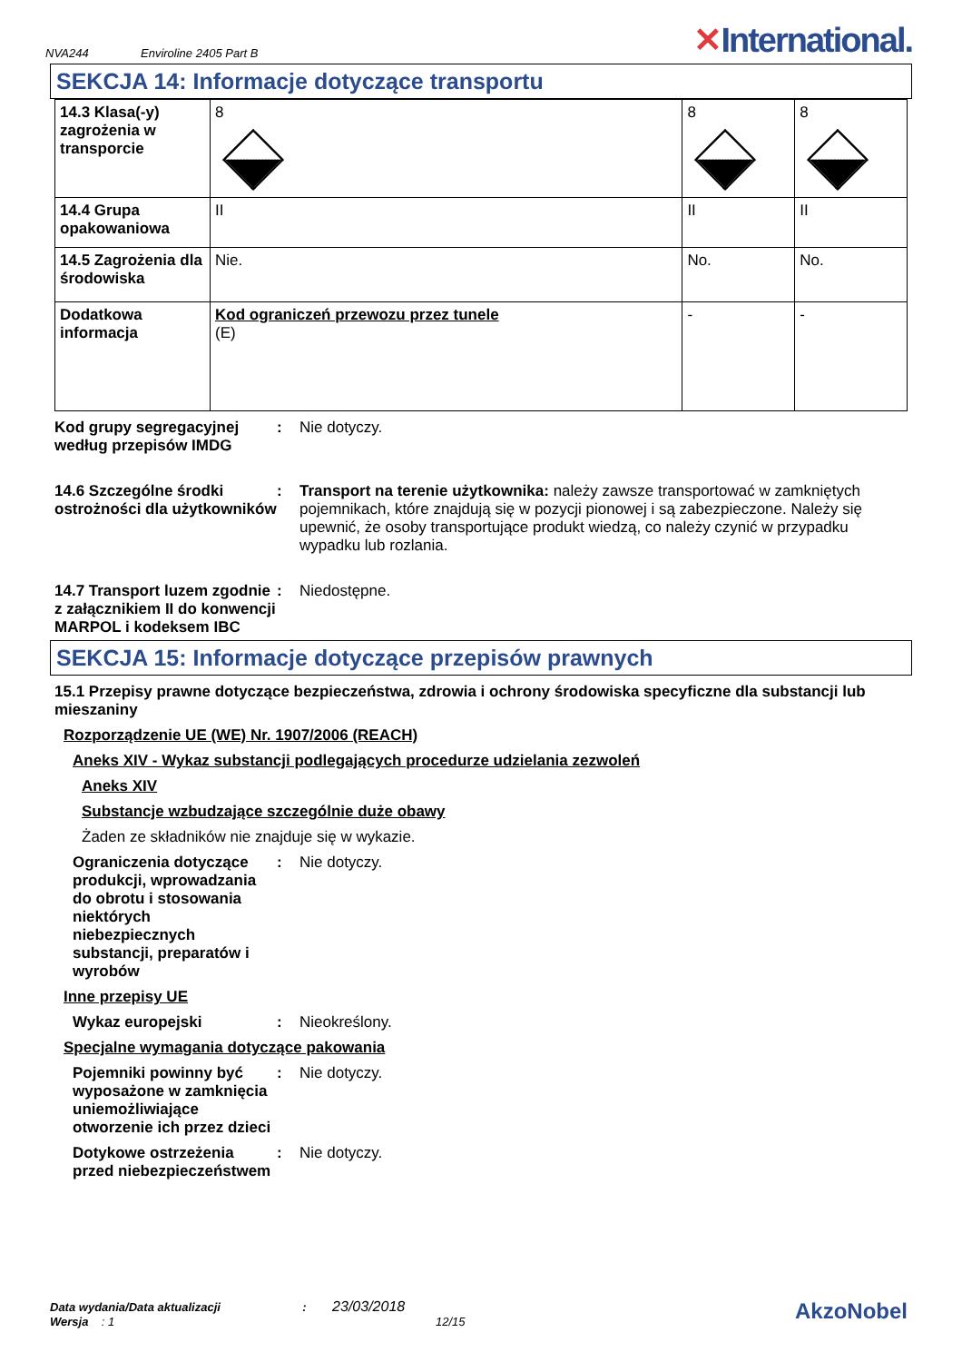NVA244
Enviroline 2405 Part B
✕International.
SEKCJA 14: Informacje dotyczące transportu
| 14.3 Klasa(-y) zagrożenia w transporcie | 8 | 8 | 8 |
| 14.4 Grupa opakowaniowa | II | II | II |
| 14.5 Zagrożenia dla środowiska | Nie. | No. | No. |
| Dodatkowa informacja | Kod ograniczeń przewozu przez tunele (E) | - | - |
Kod grupy segregacyjnej według przepisów IMDG
: Nie dotyczy.
14.6 Szczególne środki ostrożności dla użytkowników
: Transport na terenie użytkownika: należy zawsze transportować w zamkniętych pojemnikach, które znajdują się w pozycji pionowej i są zabezpieczone. Należy się upewnić, że osoby transportujące produkt wiedzą, co należy czynić w przypadku wypadku lub rozlania.
14.7 Transport luzem zgodnie z załącznikiem II do konwencji MARPOL i kodeksem IBC
: Niedostępne.
SEKCJA 15: Informacje dotyczące przepisów prawnych
15.1 Przepisy prawne dotyczące bezpieczeństwa, zdrowia i ochrony środowiska specyficzne dla substancji lub mieszaniny
Rozporządzenie UE (WE) Nr. 1907/2006 (REACH)
Aneks XIV - Wykaz substancji podlegających procedurze udzielania zezwoleń
Aneks XIV
Substancje wzbudzające szczególnie duże obawy
Żaden ze składników nie znajduje się w wykazie.
Ograniczenia dotyczące produkcji, wprowadzania do obrotu i stosowania niektórych niebezpiecznych substancji, preparatów i wyrobów
: Nie dotyczy.
Inne przepisy UE
Wykaz europejski : Nieokreślony.
Specjalne wymagania dotyczące pakowania
Pojemniki powinny być wyposażone w zamknięcia uniemożliwiające otworzenie ich przez dzieci
: Nie dotyczy.
Dotykowe ostrzeżenia przed niebezpieczeństwem
: Nie dotyczy.
Data wydania/Data aktualizacji : 23/03/2018
Wersja : 1 12/15
AkzoNobel